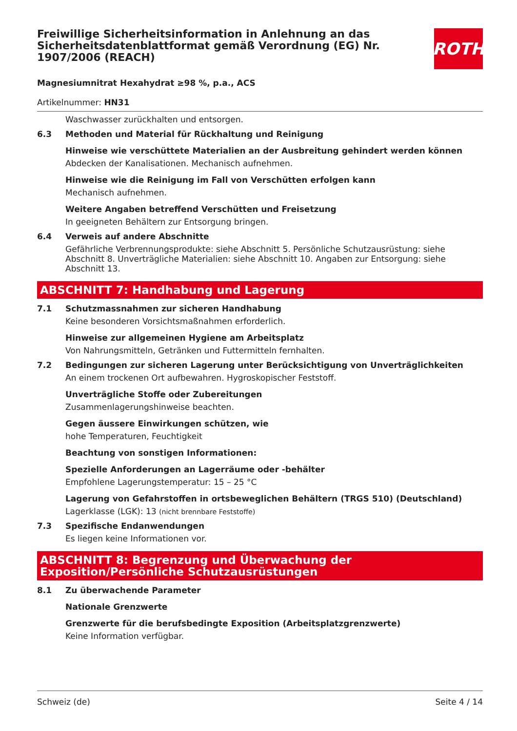Freiwillige Sicherheitsinformation in Anlehnung an das Sicherheitsdatenblattformat gemäß Verordnung (EG) Nr. 1907/2006 (REACH)
ROTH
Magnesiumnitrat Hexahydrat ≥98 %, p.a., ACS
Artikelnummer: HN31
Waschwasser zurückhalten und entsorgen.
6.3 Methoden und Material für Rückhaltung und Reinigung
Hinweise wie verschüttete Materialien an der Ausbreitung gehindert werden können
Abdecken der Kanalisationen. Mechanisch aufnehmen.
Hinweise wie die Reinigung im Fall von Verschütten erfolgen kann
Mechanisch aufnehmen.
Weitere Angaben betreffend Verschütten und Freisetzung
In geeigneten Behältern zur Entsorgung bringen.
6.4 Verweis auf andere Abschnitte
Gefährliche Verbrennungsprodukte: siehe Abschnitt 5. Persönliche Schutzausrüstung: siehe Abschnitt 8. Unverträgliche Materialien: siehe Abschnitt 10. Angaben zur Entsorgung: siehe Abschnitt 13.
ABSCHNITT 7: Handhabung und Lagerung
7.1 Schutzmassnahmen zur sicheren Handhabung
Keine besonderen Vorsichtsmaßnahmen erforderlich.
Hinweise zur allgemeinen Hygiene am Arbeitsplatz
Von Nahrungsmitteln, Getränken und Futtermitteln fernhalten.
7.2 Bedingungen zur sicheren Lagerung unter Berücksichtigung von Unverträglichkeiten
An einem trockenen Ort aufbewahren. Hygroskopischer Feststoff.
Unverträgliche Stoffe oder Zubereitungen
Zusammenlagerungshinweise beachten.
Gegen äussere Einwirkungen schützen, wie
hohe Temperaturen, Feuchtigkeit
Beachtung von sonstigen Informationen:
Spezielle Anforderungen an Lagerräume oder -behälter
Empfohlene Lagerungstemperatur: 15 – 25 °C
Lagerung von Gefahrstoffen in ortsbeweglichen Behältern (TRGS 510) (Deutschland)
Lagerklasse (LGK): 13 (nicht brennbare Feststoffe)
7.3 Spezifische Endanwendungen
Es liegen keine Informationen vor.
ABSCHNITT 8: Begrenzung und Überwachung der Exposition/Persönliche Schutzausrüstungen
8.1 Zu überwachende Parameter
Nationale Grenzwerte
Grenzwerte für die berufsbedingte Exposition (Arbeitsplatzgrenzwerte)
Keine Information verfügbar.
Schweiz (de) Seite 4 / 14